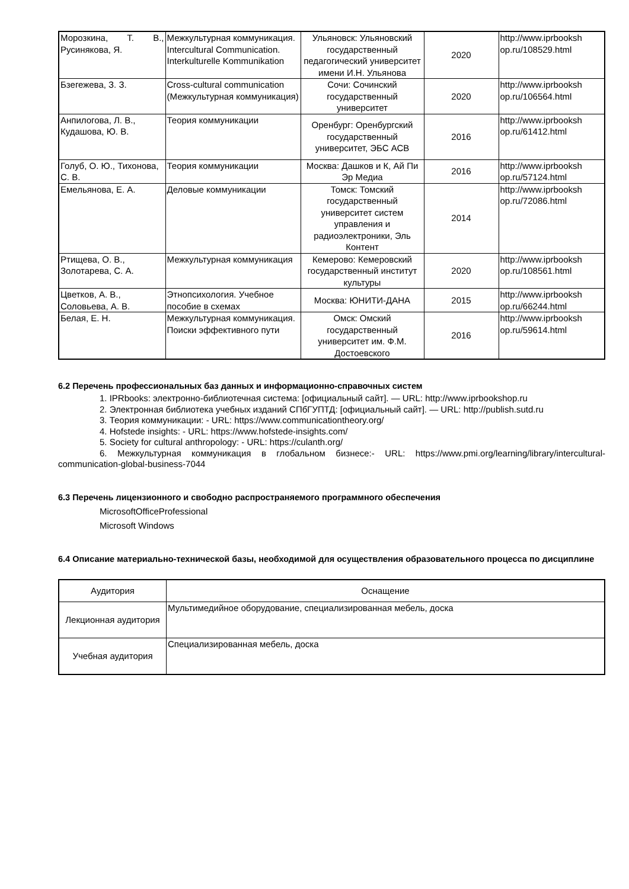| Морозкина, Т. В., Русинякова, Я. | Межкультурная коммуникация. Intercultural Communication. Interkulturelle Kommunikation | Ульяновск: Ульяновский государственный педагогический университет имени И.Н. Ульянова | 2020 | http://www.iprbooksh op.ru/108529.html |
| Бзегежева, З. З. | Cross-cultural communication (Межкультурная коммуникация) | Сочи: Сочинский государственный университет | 2020 | http://www.iprbooksh op.ru/106564.html |
| Анпилогова, Л. В., Кудашова, Ю. В. | Теория коммуникации | Оренбург: Оренбургский государственный университет, ЭБС АСВ | 2016 | http://www.iprbooksh op.ru/61412.html |
| Голуб, О. Ю., Тихонова, С. В. | Теория коммуникации | Москва: Дашков и К, Ай Пи Эр Медиа | 2016 | http://www.iprbooksh op.ru/57124.html |
| Емельянова, Е. А. | Деловые коммуникации | Томск: Томский государственный университет систем управления и радиоэлектроники, Эль Контент | 2014 | http://www.iprbooksh op.ru/72086.html |
| Ртищева, О. В., Золотарева, С. А. | Межкультурная коммуникация | Кемерово: Кемеровский государственный институт культуры | 2020 | http://www.iprbooksh op.ru/108561.html |
| Цветков, А. В., Соловьева, А. В. | Этнопсихология. Учебное пособие в схемах | Москва: ЮНИТИ-ДАНА | 2015 | http://www.iprbooksh op.ru/66244.html |
| Белая, Е. Н. | Межкультурная коммуникация. Поиски эффективного пути | Омск: Омский государственный университет им. Ф.М. Достоевского | 2016 | http://www.iprbooksh op.ru/59614.html |
6.2 Перечень профессиональных баз данных и информационно-справочных систем
1. IPRbooks: электронно-библиотечная система: [официальный сайт]. — URL: http://www.iprbookshop.ru
2. Электронная библиотека учебных изданий СПбГУПТД: [официальный сайт]. — URL: http://publish.sutd.ru
3. Теория коммуникации: - URL: https://www.communicationtheory.org/
4. Hofstede insights: - URL: https://www.hofstede-insights.com/
5. Society for cultural anthropology: - URL: https://culanth.org/
6. Межкультурная коммуникация в глобальном бизнесе:- URL: https://www.pmi.org/learning/library/intercultural-communication-global-business-7044
6.3 Перечень лицензионного и свободно распространяемого программного обеспечения
MicrosoftOfficeProfessional
Microsoft Windows
6.4 Описание материально-технической базы, необходимой для осуществления образовательного процесса по дисциплине
| Аудитория | Оснащение |
| --- | --- |
| Лекционная аудитория | Мультимедийное оборудование, специализированная мебель, доска |
| Учебная аудитория | Специализированная мебель, доска |